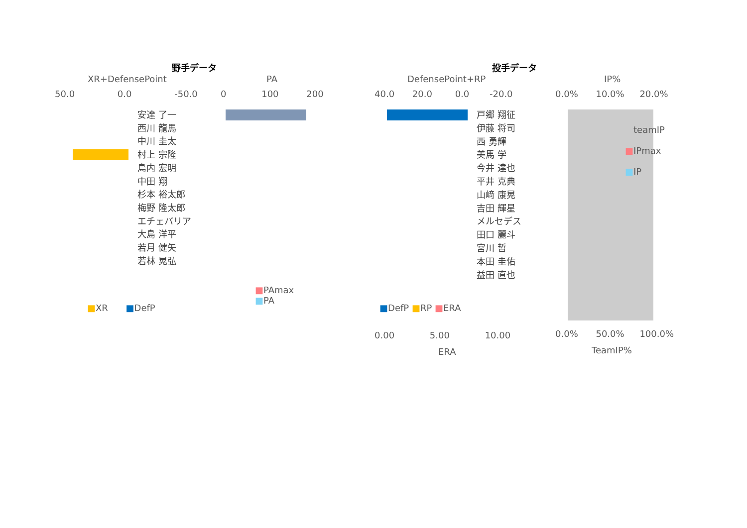野手データ 投手データ
XR+DefensePoint PA DefensePoint+RP IP%
50.0 0.0 -50.0 0 100 200 40.0 20.0 0.0 -20.0 0.0% 10.0% 20.0%
安達 了一
西川 龍馬
中川 圭太
村上 宗隆
島内 宏明
中田 翔
杉本 裕太郎
梅野 隆太郎
エチェバリア
大島 洋平
若月 健矢
若林 晃弘
戸郷 翔征
伊藤 将司
西 勇輝
美馬 学
今井 達也
平井 克典
山﨑 康晃
吉田 輝星
メルセデス
田口 麗斗
宮川 哲
本田 圭佑
益田 直也
■XR ■DefP
■PAmax
■PA
■DefP ■RP ■ERA
■teamIP
■IPmax
■IP
0.00 5.00 10.00
ERA
0.0% 50.0% 100.0%
TeamIP%